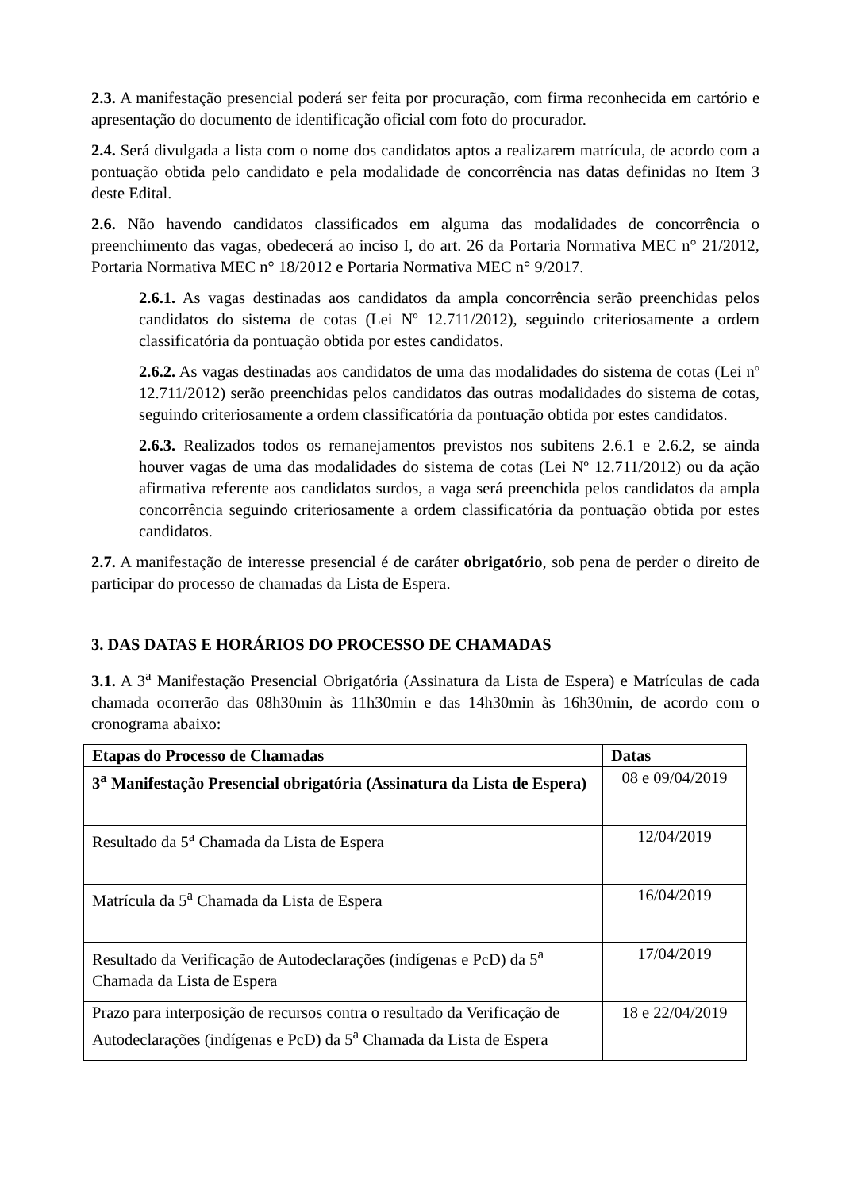2.3. A manifestação presencial poderá ser feita por procuração, com firma reconhecida em cartório e apresentação do documento de identificação oficial com foto do procurador.
2.4. Será divulgada a lista com o nome dos candidatos aptos a realizarem matrícula, de acordo com a pontuação obtida pelo candidato e pela modalidade de concorrência nas datas definidas no Item 3 deste Edital.
2.6. Não havendo candidatos classificados em alguma das modalidades de concorrência o preenchimento das vagas, obedecerá ao inciso I, do art. 26 da Portaria Normativa MEC n° 21/2012, Portaria Normativa MEC n° 18/2012 e Portaria Normativa MEC n° 9/2017.
2.6.1. As vagas destinadas aos candidatos da ampla concorrência serão preenchidas pelos candidatos do sistema de cotas (Lei Nº 12.711/2012), seguindo criteriosamente a ordem classificatória da pontuação obtida por estes candidatos.
2.6.2. As vagas destinadas aos candidatos de uma das modalidades do sistema de cotas (Lei nº 12.711/2012) serão preenchidas pelos candidatos das outras modalidades do sistema de cotas, seguindo criteriosamente a ordem classificatória da pontuação obtida por estes candidatos.
2.6.3. Realizados todos os remanejamentos previstos nos subitens 2.6.1 e 2.6.2, se ainda houver vagas de uma das modalidades do sistema de cotas (Lei Nº 12.711/2012) ou da ação afirmativa referente aos candidatos surdos, a vaga será preenchida pelos candidatos da ampla concorrência seguindo criteriosamente a ordem classificatória da pontuação obtida por estes candidatos.
2.7. A manifestação de interesse presencial é de caráter obrigatório, sob pena de perder o direito de participar do processo de chamadas da Lista de Espera.
3. DAS DATAS E HORÁRIOS DO PROCESSO DE CHAMADAS
3.1. A 3<sup>a</sup> Manifestação Presencial Obrigatória (Assinatura da Lista de Espera) e Matrículas de cada chamada ocorrerão das 08h30min às 11h30min e das 14h30min às 16h30min, de acordo com o cronograma abaixo:
| Etapas do Processo de Chamadas | Datas |
| --- | --- |
| 3<sup>a</sup> Manifestação Presencial obrigatória (Assinatura da Lista de Espera) | 08 e 09/04/2019 |
| Resultado da 5<sup>a</sup> Chamada da Lista de Espera | 12/04/2019 |
| Matrícula da 5<sup>a</sup> Chamada da Lista de Espera | 16/04/2019 |
| Resultado da Verificação de Autodeclarações (indígenas e PcD) da 5<sup>a</sup> Chamada da Lista de Espera | 17/04/2019 |
| Prazo para interposição de recursos contra o resultado da Verificação de Autodeclarações (indígenas e PcD) da 5<sup>a</sup> Chamada da Lista de Espera | 18 e 22/04/2019 |